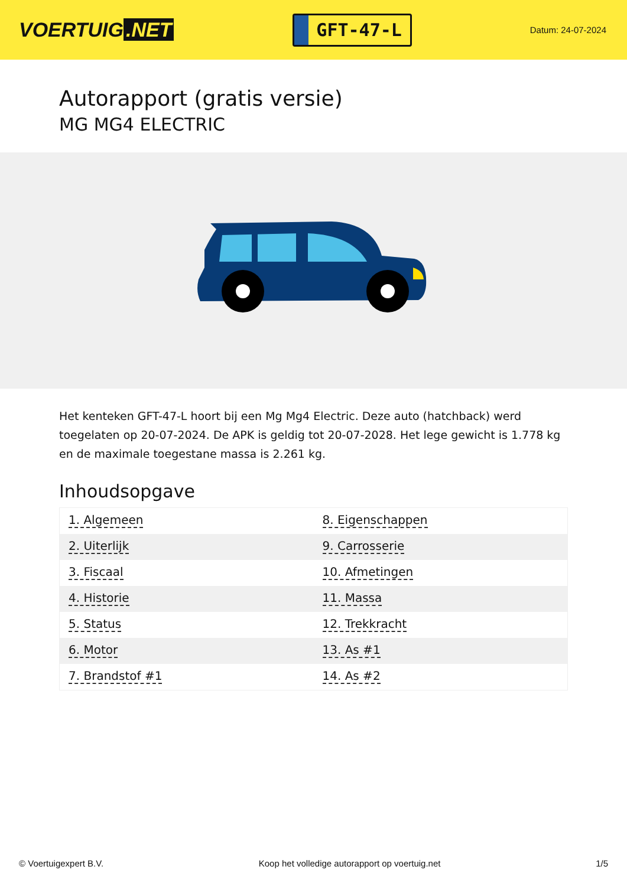VOERTUIG.NET
GFT-47-L
Datum: 24-07-2024
Autorapport (gratis versie)
MG MG4 ELECTRIC
Het kenteken GFT-47-L hoort bij een Mg Mg4 Electric. Deze auto (hatchback) werd toegelaten op 20-07-2024. De APK is geldig tot 20-07-2028. Het lege gewicht is 1.778 kg en de maximale toegestane massa is 2.261 kg.
Inhoudsopgave
| 1. Algemeen | 8. Eigenschappen |
| 2. Uiterlijk | 9. Carrosserie |
| 3. Fiscaal | 10. Afmetingen |
| 4. Historie | 11. Massa |
| 5. Status | 12. Trekkracht |
| 6. Motor | 13. As #1 |
| 7. Brandstof #1 | 14. As #2 |
© Voertuigexpert B.V. Koop het volledige autorapport op voertuig.net 1/5